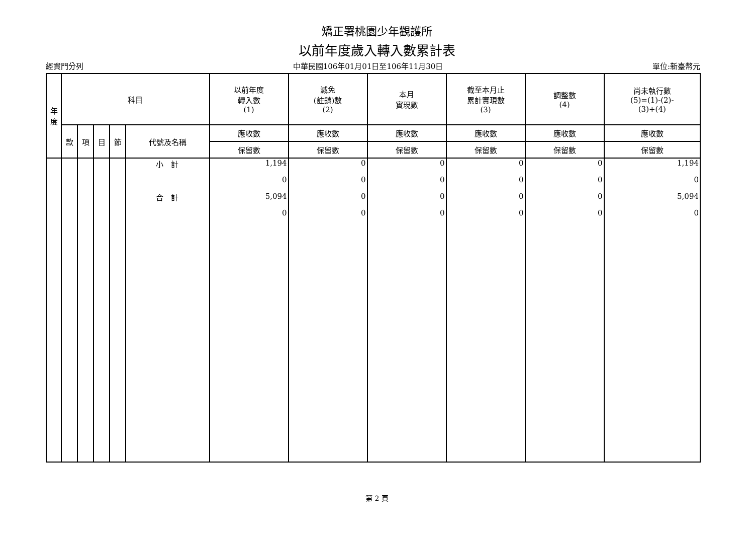矯正署桃園少年觀護所
以前年度歲入轉入數累計表
經資門分列 中華民國106年01月01日至106年11月30日 單位:新臺幣元
| 年 度 | 科目 | | | | | 以前年度 轉入數 (1) | 減免 (註銷)數 (2) | 本月 實現數 | 截至本月止 累計實現數 (3) | 調整數 (4) | 尚未執行數 (5)=(1)-(2)- (3)+(4) |
| --- | --- | --- | --- | --- | --- | --- | --- | --- | --- | --- | --- |
| | 款 | 項 | 目 | 節 | 代號及名稱 | 應收數 | 應收數 | 應收數 | 應收數 | 應收數 | 應收數 |
| | | | | | | 保留數 | 保留數 | 保留數 | 保留數 | 保留數 | 保留數 |
| | | | | | 小 計 | 1,194 | 0 | 0 | 0 | 0 | 1,194 |
| | | | | | | 0 | 0 | 0 | 0 | 0 | 0 |
| | | | | | 合 計 | 5,094 | 0 | 0 | 0 | 0 | 5,094 |
| | | | | | | 0 | 0 | 0 | 0 | 0 | 0 |
第 2 頁